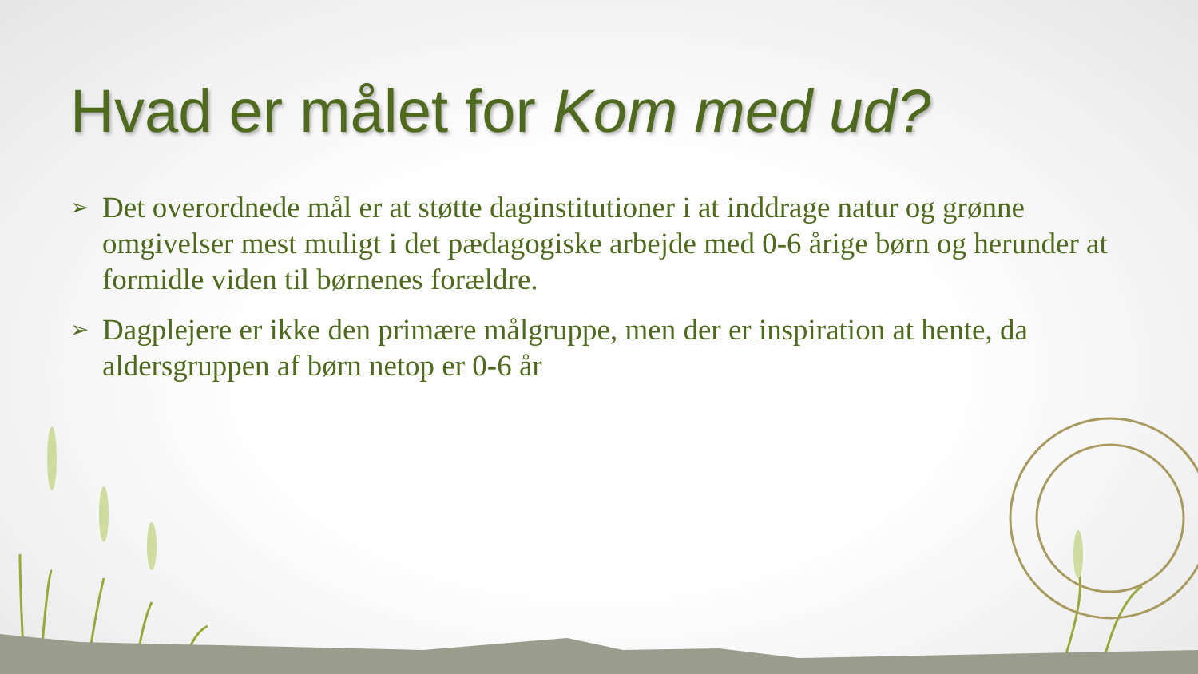Hvad er målet for Kom med ud?
➢ Det overordnede mål er at støtte daginstitutioner i at inddrage natur og grønne omgivelser mest muligt i det pædagogiske arbejde med 0-6 årige børn og herunder at formidle viden til børnenes forældre.
➢ Dagplejere er ikke den primære målgruppe, men der er inspiration at hente, da aldersgruppen af børn netop er 0-6 år